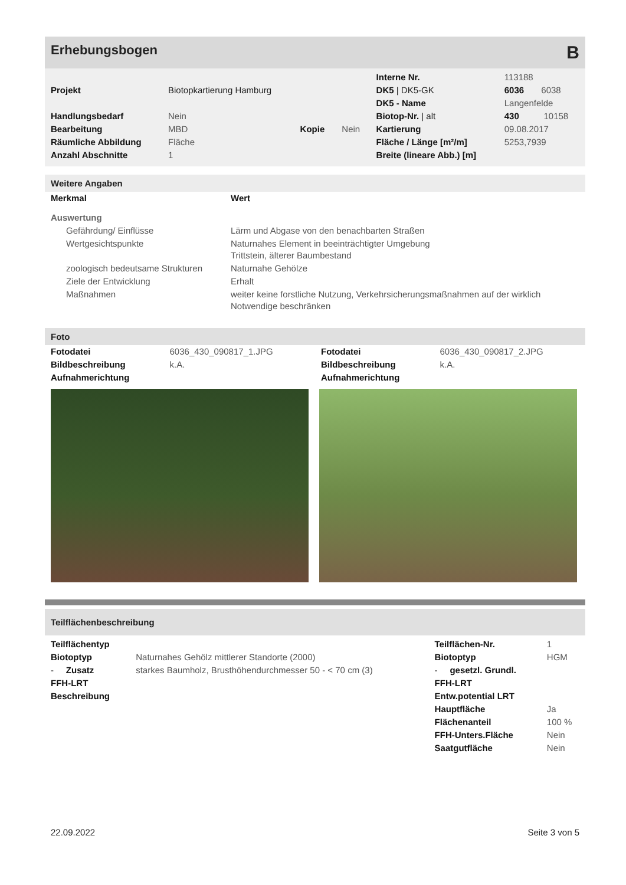Erhebungsbogen B
| | | | | Interne Nr. | 113188 |
| Projekt | Biotopkartierung Hamburg | | | DK5 / DK5-GK | 6036 6038 |
| | | | | DK5 - Name | Langenfelde |
| Handlungsbedarf | Nein | | | Biotop-Nr. / alt | 430 10158 |
| Bearbeitung | MBD | Kopie | Nein | Kartierung | 09.08.2017 |
| Räumliche Abbildung | Fläche | | | Fläche / Länge [m²/m] | 5253,7939 |
| Anzahl Abschnitte | 1 | | | Breite (lineare Abb.) [m] | |
Weitere Angaben
| Merkmal | Wert |
| Auswertung | |
| Gefährdung/ Einflüsse | Lärm und Abgase von den benachbarten Straßen |
| Wertgesichtspunkte | Naturnahes Element in beeinträchtigter Umgebung Trittstein, älterer Baumbestand |
| zoologisch bedeutsame Strukturen | Naturnahe Gehölze |
| Ziele der Entwicklung | Erhalt |
| Maßnahmen | weiter keine forstliche Nutzung, Verkehrsicherungsmaßnahmen auf der wirklich Notwendige beschränken |
Foto
| Fotodatei | 6036_430_090817_1.JPG |
| Bildbeschreibung | k.A. |
| Aufnahmerichtung | |
| Fotodatei | 6036_430_090817_2.JPG |
| Bildbeschreibung | k.A. |
| Aufnahmerichtung | |
Teilflächenbeschreibung
| Teilflächentyp | | Teilflächen-Nr. | 1 |
| Biotoptyp | Naturnahes Gehölz mittlerer Standorte (2000) | Biotoptyp | HGM |
| - Zusatz | starkes Baumholz, Brusthöhendurchmesser 50 - < 70 cm (3) | - gesetzl. Grundl. | |
| FFH-LRT | | FFH-LRT | |
| Beschreibung | | Entw.potential LRT | |
| | | Hauptfläche | Ja |
| | | Flächenanteil | 100 % |
| | | FFH-Unters.Fläche | Nein |
| | | Saatgutfläche | Nein |
22.09.2022 Seite 3 von 5